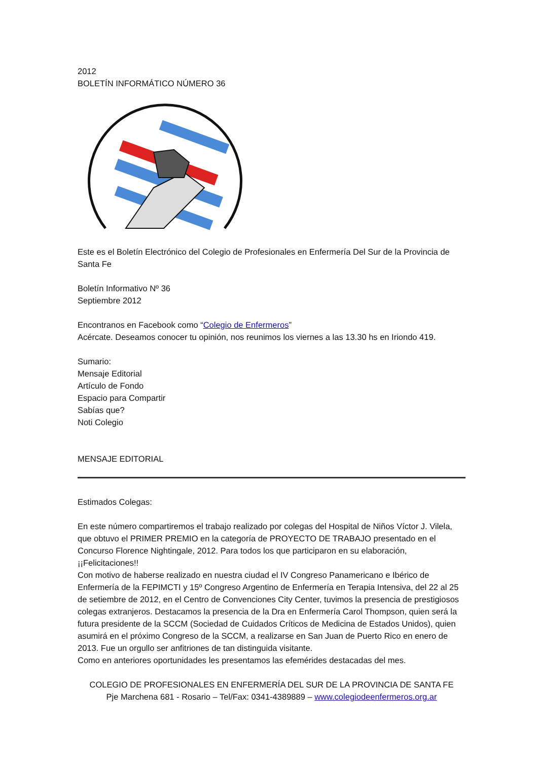2012
BOLETÍN INFORMÁTICO NÚMERO 36
Este es el Boletín Electrónico del Colegio de Profesionales en Enfermería Del Sur de la Provincia de Santa Fe
Boletín Informativo Nº 36
Septiembre 2012
Encontranos en Facebook como “Colegio de Enfermeros”
Acércate. Deseamos conocer tu opinión, nos reunimos los viernes a las 13.30 hs en Iriondo 419.
Sumario:
Mensaje Editorial
Artículo de Fondo
Espacio para Compartir
Sabías que?
Noti Colegio
MENSAJE EDITORIAL
Estimados Colegas:
En este número compartiremos el trabajo realizado por colegas del Hospital de Niños Víctor J. Vilela, que obtuvo el PRIMER PREMIO en la categoría de PROYECTO DE TRABAJO presentado en el Concurso Florence Nightingale, 2012. Para todos los que participaron en su elaboración,¡¡Felicitaciones!!
Con motivo de haberse realizado en nuestra ciudad el IV Congreso Panamericano e Ibérico de Enfermería de la FEPIMCTI y 15º Congreso Argentino de Enfermería en Terapia Intensiva, del 22 al 25 de setiembre de 2012, en el Centro de Convenciones City Center, tuvimos la presencia de prestigiosos colegas extranjeros. Destacamos la presencia de la Dra en Enfermería Carol Thompson, quien será la futura presidente de la SCCM (Sociedad de Cuidados Críticos de Medicina de Estados Unidos), quien asumirá en el próximo Congreso de la SCCM, a realizarse en San Juan de Puerto Rico en enero de 2013. Fue un orgullo ser anfitriones de tan distinguida visitante.
Como en anteriores oportunidades les presentamos las efemérides destacadas del mes.
COLEGIO DE PROFESIONALES EN ENFERMERÍA DEL SUR DE LA PROVINCIA DE SANTA FE
Pje Marchena 681 - Rosario – Tel/Fax: 0341-4389889 – www.colegiodeenfermeros.org.ar